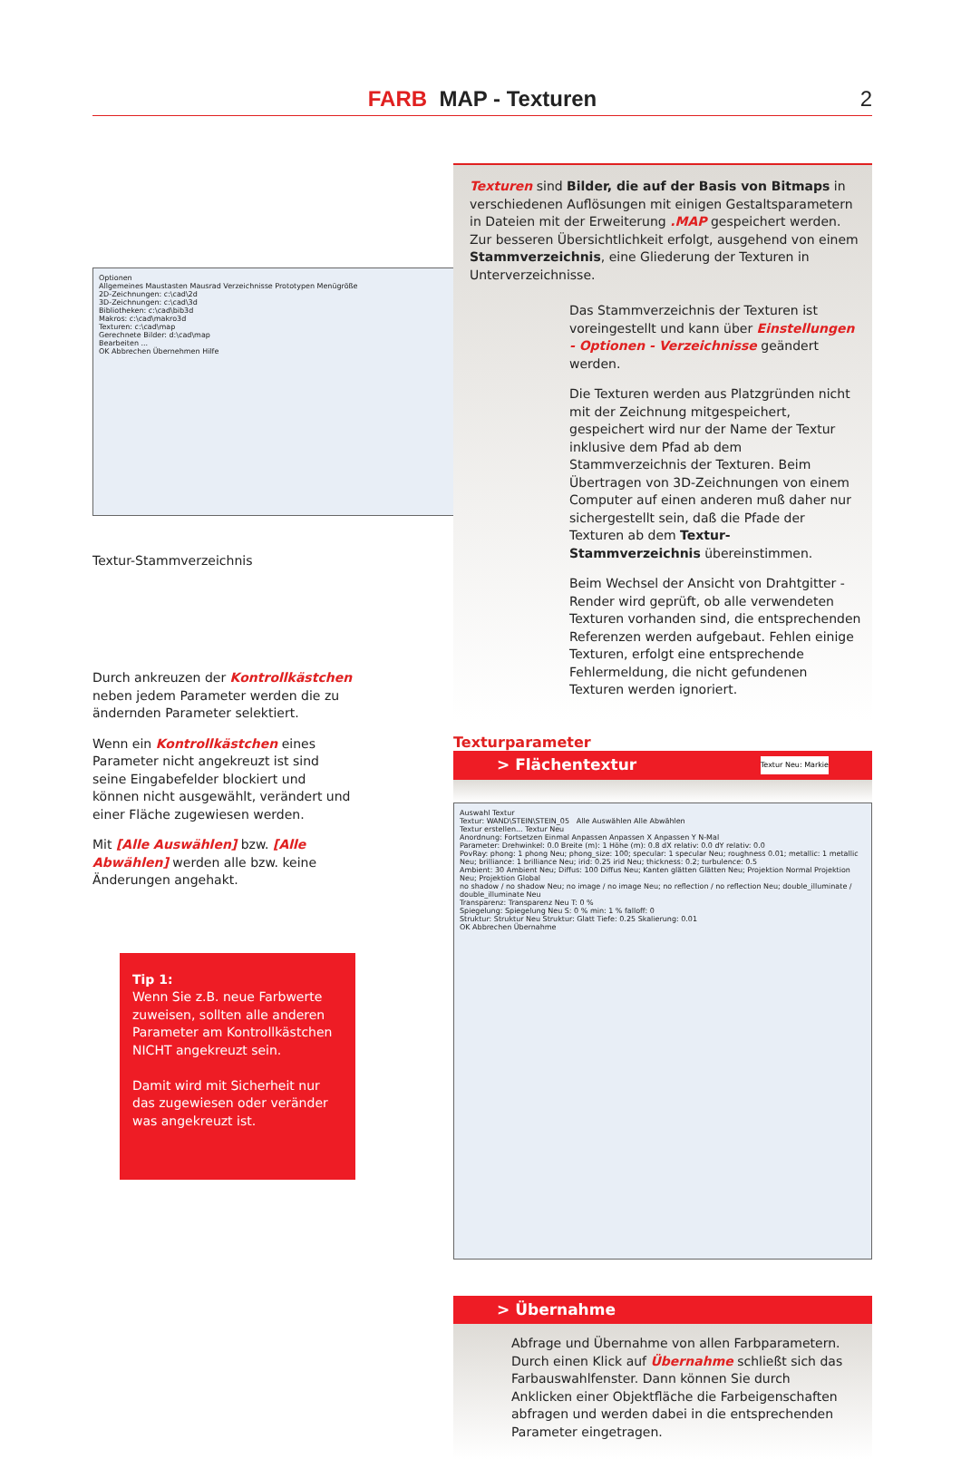FARB MAP - Texturen 2
Optionen
Allgemeines Maustasten Mausrad Verzeichnisse Prototypen Menügröße
2D-Zeichnungen: c:\cad\2d
3D-Zeichnungen: c:\cad\3d
Bibliotheken: c:\cad\bib3d
Makros: c:\cad\makro3d
Texturen: c:\cad\map
Gerechnete Bilder: d:\cad\map
Bearbeiten ...
OK Abbrechen Übernehmen Hilfe
Textur-Stammverzeichnis
Durch ankreuzen der Kontrollkästchen neben jedem Parameter werden die zu ändernden Parameter selektiert.
Wenn ein Kontrollkästchen eines Parameter nicht angekreuzt ist sind seine Eingabefelder blockiert und können nicht ausgewählt, verändert und einer Fläche zugewiesen werden.
Mit [Alle Auswählen] bzw. [Alle Abwählen] werden alle bzw. keine Änderungen angehakt.
Tip 1:
Wenn Sie z.B. neue Farbwerte zuweisen, sollten alle anderen Parameter am Kontrollkästchen NICHT angekreuzt sein.
Damit wird mit Sicherheit nur das zugewiesen oder veränder was angekreuzt ist.
Texturen sind Bilder, die auf der Basis von Bitmaps in verschiedenen Auflösungen mit einigen Gestaltsparametern in Dateien mit der Erweiterung .MAP gespeichert werden. Zur besseren Übersichtlichkeit erfolgt, ausgehend von einem Stammverzeichnis, eine Gliederung der Texturen in Unterverzeichnisse.
Das Stammverzeichnis der Texturen ist voreingestellt und kann über Einstellungen - Optionen - Verzeichnisse geändert werden.
Die Texturen werden aus Platzgründen nicht mit der Zeichnung mitgespeichert, gespeichert wird nur der Name der Textur inklusive dem Pfad ab dem Stammverzeichnis der Texturen. Beim Übertragen von 3D-Zeichnungen von einem Computer auf einen anderen muß daher nur sichergestellt sein, daß die Pfade der Texturen ab dem Textur-Stammverzeichnis übereinstimmen.
Beim Wechsel der Ansicht von Drahtgitter - Render wird geprüft, ob alle verwendeten Texturen vorhanden sind, die entsprechenden Referenzen werden aufgebaut. Fehlen einige Texturen, erfolgt eine entsprechende Fehlermeldung, die nicht gefundenen Texturen werden ignoriert.
Texturparameter
> Flächentextur Textur Neu: Markie
Auswahl Textur
Textur: WAND\STEIN\STEIN_05 Alle Auswählen Alle Abwählen
Textur erstellen... Textur Neu
Anordnung: Fortsetzen Einmal Anpassen Anpassen X Anpassen Y N-Mal
Parameter: Drehwinkel: 0.0 Breite (m): 1 Höhe (m): 0.8 dX relativ: 0.0 dY relativ: 0.0
PovRay: phong: 1 phong Neu; phong_size: 100; specular: 1 specular Neu; roughness 0.01; metallic: 1 metallic Neu; brilliance: 1 brilliance Neu; irid: 0.25 irid Neu; thickness: 0.2; turbulence: 0.5
Ambient: 30 Ambient Neu; Diffus: 100 Diffus Neu; Kanten glätten Glätten Neu; Projektion Normal Projektion Neu; Projektion Global
no shadow / no shadow Neu; no image / no image Neu; no reflection / no reflection Neu; double_illuminate / double_illuminate Neu
Transparenz: Transparenz Neu T: 0 %
Spiegelung: Spiegelung Neu S: 0 % min: 1 % falloff: 0
Struktur: Struktur Neu Struktur: Glatt Tiefe: 0.25 Skalierung: 0.01
OK Abbrechen Übernahme
> Übernahme
Abfrage und Übernahme von allen Farbparametern.
Durch einen Klick auf Übernahme schließt sich das Farbauswahlfenster. Dann können Sie durch Anklicken einer Objektfläche die Farbeigenschaften abfragen und werden dabei in die entsprechenden Parameter eingetragen.